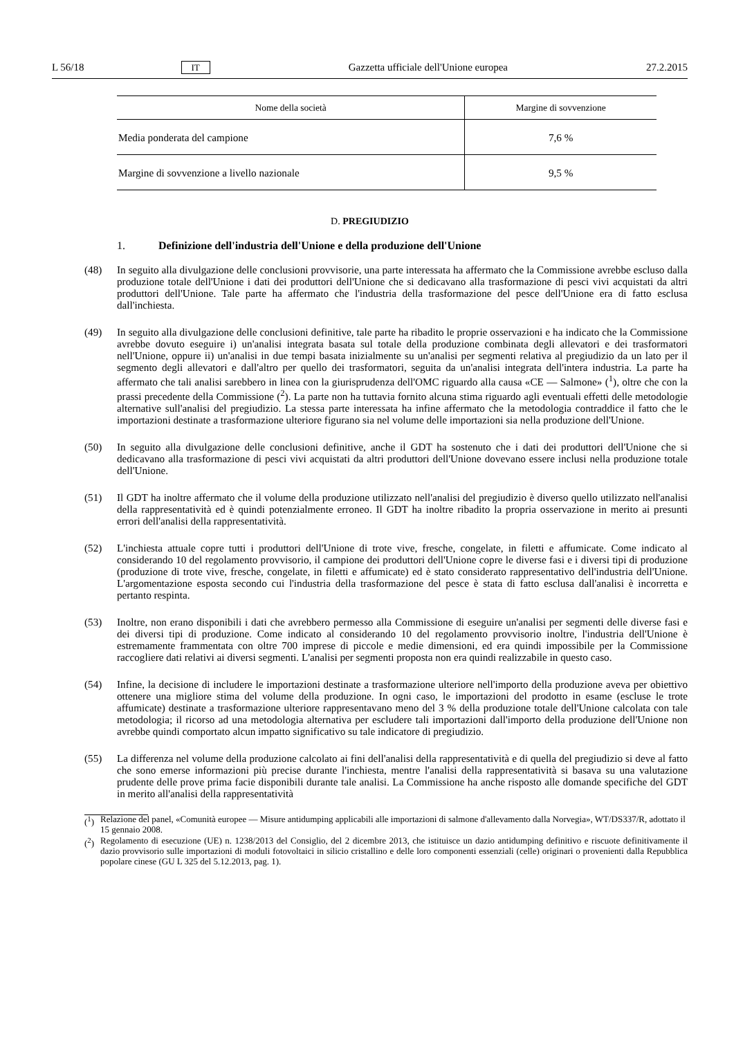L 56/18 IT Gazzetta ufficiale dell'Unione europea 27.2.2015
| Nome della società | Margine di sovvenzione |
| --- | --- |
| Media ponderata del campione | 7,6 % |
| Margine di sovvenzione a livello nazionale | 9,5 % |
D. PREGIUDIZIO
1. Definizione dell'industria dell'Unione e della produzione dell'Unione
(48) In seguito alla divulgazione delle conclusioni provvisorie, una parte interessata ha affermato che la Commissione avrebbe escluso dalla produzione totale dell'Unione i dati dei produttori dell'Unione che si dedicavano alla trasformazione di pesci vivi acquistati da altri produttori dell'Unione. Tale parte ha affermato che l'industria della trasformazione del pesce dell'Unione era di fatto esclusa dall'inchiesta.
(49) In seguito alla divulgazione delle conclusioni definitive, tale parte ha ribadito le proprie osservazioni e ha indicato che la Commissione avrebbe dovuto eseguire i) un'analisi integrata basata sul totale della produzione combinata degli allevatori e dei trasformatori nell'Unione, oppure ii) un'analisi in due tempi basata inizialmente su un'analisi per segmenti relativa al pregiudizio da un lato per il segmento degli allevatori e dall'altro per quello dei trasformatori, seguita da un'analisi integrata dell'intera industria. La parte ha affermato che tali analisi sarebbero in linea con la giurisprudenza dell'OMC riguardo alla causa «CE — Salmone» (<sup>1</sup>), oltre che con la prassi precedente della Commissione (<sup>2</sup>). La parte non ha tuttavia fornito alcuna stima riguardo agli eventuali effetti delle metodologie alternative sull'analisi del pregiudizio. La stessa parte interessata ha infine affermato che la metodologia contraddice il fatto che le importazioni destinate a trasformazione ulteriore figurano sia nel volume delle importazioni sia nella produzione dell'Unione.
(50) In seguito alla divulgazione delle conclusioni definitive, anche il GDT ha sostenuto che i dati dei produttori dell'Unione che si dedicavano alla trasformazione di pesci vivi acquistati da altri produttori dell'Unione dovevano essere inclusi nella produzione totale dell'Unione.
(51) Il GDT ha inoltre affermato che il volume della produzione utilizzato nell'analisi del pregiudizio è diverso quello utilizzato nell'analisi della rappresentatività ed è quindi potenzialmente erroneo. Il GDT ha inoltre ribadito la propria osservazione in merito ai presunti errori dell'analisi della rappresentatività.
(52) L'inchiesta attuale copre tutti i produttori dell'Unione di trote vive, fresche, congelate, in filetti e affumicate. Come indicato al considerando 10 del regolamento provvisorio, il campione dei produttori dell'Unione copre le diverse fasi e i diversi tipi di produzione (produzione di trote vive, fresche, congelate, in filetti e affumicate) ed è stato considerato rappresentativo dell'industria dell'Unione. L'argomentazione esposta secondo cui l'industria della trasformazione del pesce è stata di fatto esclusa dall'analisi è incorretta e pertanto respinta.
(53) Inoltre, non erano disponibili i dati che avrebbero permesso alla Commissione di eseguire un'analisi per segmenti delle diverse fasi e dei diversi tipi di produzione. Come indicato al considerando 10 del regolamento provvisorio inoltre, l'industria dell'Unione è estremamente frammentata con oltre 700 imprese di piccole e medie dimensioni, ed era quindi impossibile per la Commissione raccogliere dati relativi ai diversi segmenti. L'analisi per segmenti proposta non era quindi realizzabile in questo caso.
(54) Infine, la decisione di includere le importazioni destinate a trasformazione ulteriore nell'importo della produzione aveva per obiettivo ottenere una migliore stima del volume della produzione. In ogni caso, le importazioni del prodotto in esame (escluse le trote affumicate) destinate a trasformazione ulteriore rappresentavano meno del 3 % della produzione totale dell'Unione calcolata con tale metodologia; il ricorso ad una metodologia alternativa per escludere tali importazioni dall'importo della produzione dell'Unione non avrebbe quindi comportato alcun impatto significativo su tale indicatore di pregiudizio.
(55) La differenza nel volume della produzione calcolato ai fini dell'analisi della rappresentatività e di quella del pregiudizio si deve al fatto che sono emerse informazioni più precise durante l'inchiesta, mentre l'analisi della rappresentatività si basava su una valutazione prudente delle prove prima facie disponibili durante tale analisi. La Commissione ha anche risposto alle domande specifiche del GDT in merito all'analisi della rappresentatività
(<sup>1</sup>) Relazione del panel, «Comunità europee — Misure antidumping applicabili alle importazioni di salmone d'allevamento dalla Norvegia», WT/DS337/R, adottato il 15 gennaio 2008.
(<sup>2</sup>) Regolamento di esecuzione (UE) n. 1238/2013 del Consiglio, del 2 dicembre 2013, che istituisce un dazio antidumping definitivo e riscuote definitivamente il dazio provvisorio sulle importazioni di moduli fotovoltaici in silicio cristallino e delle loro componenti essenziali (celle) originari o provenienti dalla Repubblica popolare cinese (GU L 325 del 5.12.2013, pag. 1).